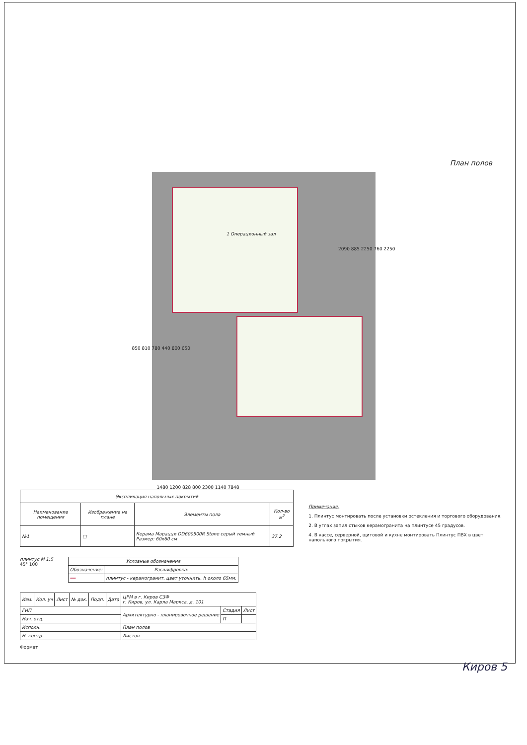План полов
1 Операционный зал
1480 1200 828 800 2300 1140 7848
2090 885 2250 760 2250
850 810 780 440 800 650
| Экспликация напольных покрытий | | | |
| --- | --- | --- | --- |
| Наименование помещения | Изображение на плане | Элементы пола | Кол-во м<sup>2</sup> |
| №1 | □ | Керама Марацци DD600500R Stone серый темный Размер: 60х60 см | 37.2 |
Примечание:
1. Плинтус монтировать после установки остекления и торгового оборудования.
2. В углах запил стыков керамогранита на плинтусе 45 градусов.
4. В кассе, серверной, щитовой и кухне монтировать Плинтус ПВХ в цвет напольного покрытия.
плинтус М 1:5
45° 100
| Условные обозначения | |
| --- | --- |
| Обозначение: | Расшифровка: |
| ━━ | плинтус - керамогранит, цвет уточнить, h около 65мм. |
| Изм. | Кол. уч | Лист | № док. | Подп. | Дата | ЦРМ в г. Киров СЗФ г. Киров, ул. Карла Маркса, д. 101 | | |
| ГИП | | | | | | Архитектурно - планировочное решение | Стадия | Лист |
| Нач. отд. | | | | | | | П | |
| Исполн. | | | | | | План полов | | |
| Н. контр. | | | | | | Листов | | |
Формат
Киров 5